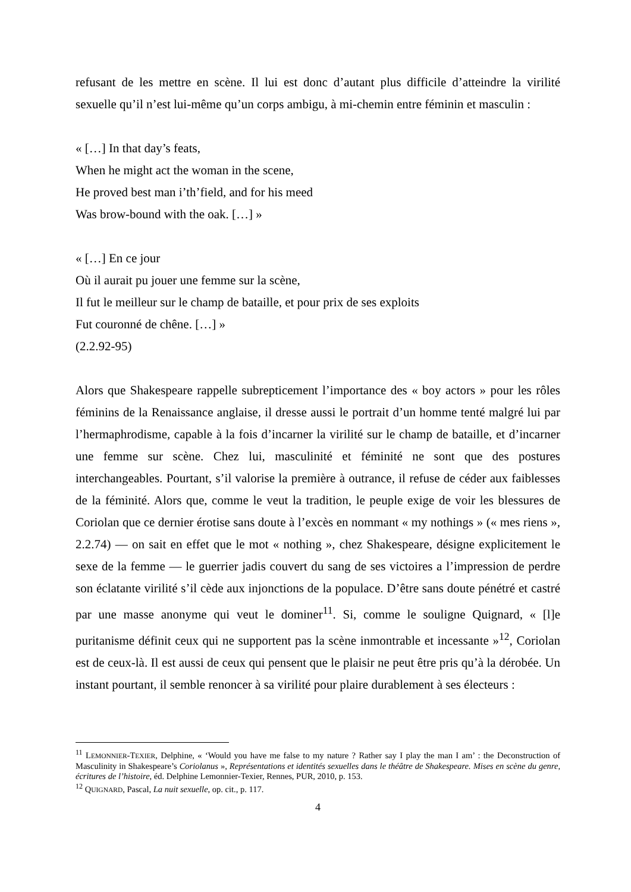refusant de les mettre en scène. Il lui est donc d’autant plus difficile d’atteindre la virilité sexuelle qu’il n’est lui-même qu’un corps ambigu, à mi-chemin entre féminin et masculin :
« […] In that day’s feats,
When he might act the woman in the scene,
He proved best man i’th’field, and for his meed
Was brow-bound with the oak. […] »
« […] En ce jour
Où il aurait pu jouer une femme sur la scène,
Il fut le meilleur sur le champ de bataille, et pour prix de ses exploits
Fut couronné de chêne. […] »
(2.2.92-95)
Alors que Shakespeare rappelle subrepticement l’importance des « boy actors » pour les rôles féminins de la Renaissance anglaise, il dresse aussi le portrait d’un homme tenté malgré lui par l’hermaphrodisme, capable à la fois d’incarner la virilité sur le champ de bataille, et d’incarner une femme sur scène. Chez lui, masculinité et féminité ne sont que des postures interchangeables. Pourtant, s’il valorise la première à outrance, il refuse de céder aux faiblesses de la féminité. Alors que, comme le veut la tradition, le peuple exige de voir les blessures de Coriolan que ce dernier érotise sans doute à l’excès en nommant « my nothings » (« mes riens », 2.2.74) — on sait en effet que le mot « nothing », chez Shakespeare, désigne explicitement le sexe de la femme — le guerrier jadis couvert du sang de ses victoires a l’impression de perdre son éclatante virilité s’il cède aux injonctions de la populace. D’être sans doute pénétré et castré par une masse anonyme qui veut le dominer<sup>11</sup>. Si, comme le souligne Quignard, « [l]e puritanisme définit ceux qui ne supportent pas la scène inmontrable et incessante »<sup>12</sup>, Coriolan est de ceux-là. Il est aussi de ceux qui pensent que le plaisir ne peut être pris qu’à la dérobée. Un instant pourtant, il semble renoncer à sa virilité pour plaire durablement à ses électeurs :
<sup>11</sup> LEMONNIER-TEXIER, Delphine, « ‘Would you have me false to my nature ? Rather say I play the man I am’ : the Deconstruction of Masculinity in Shakespeare’s Coriolanus », Représentations et identités sexuelles dans le théâtre de Shakespeare. Mises en scène du genre, écritures de l’histoire, éd. Delphine Lemonnier-Texier, Rennes, PUR, 2010, p. 153.
<sup>12</sup> QUIGNARD, Pascal, La nuit sexuelle, op. cit., p. 117.
4